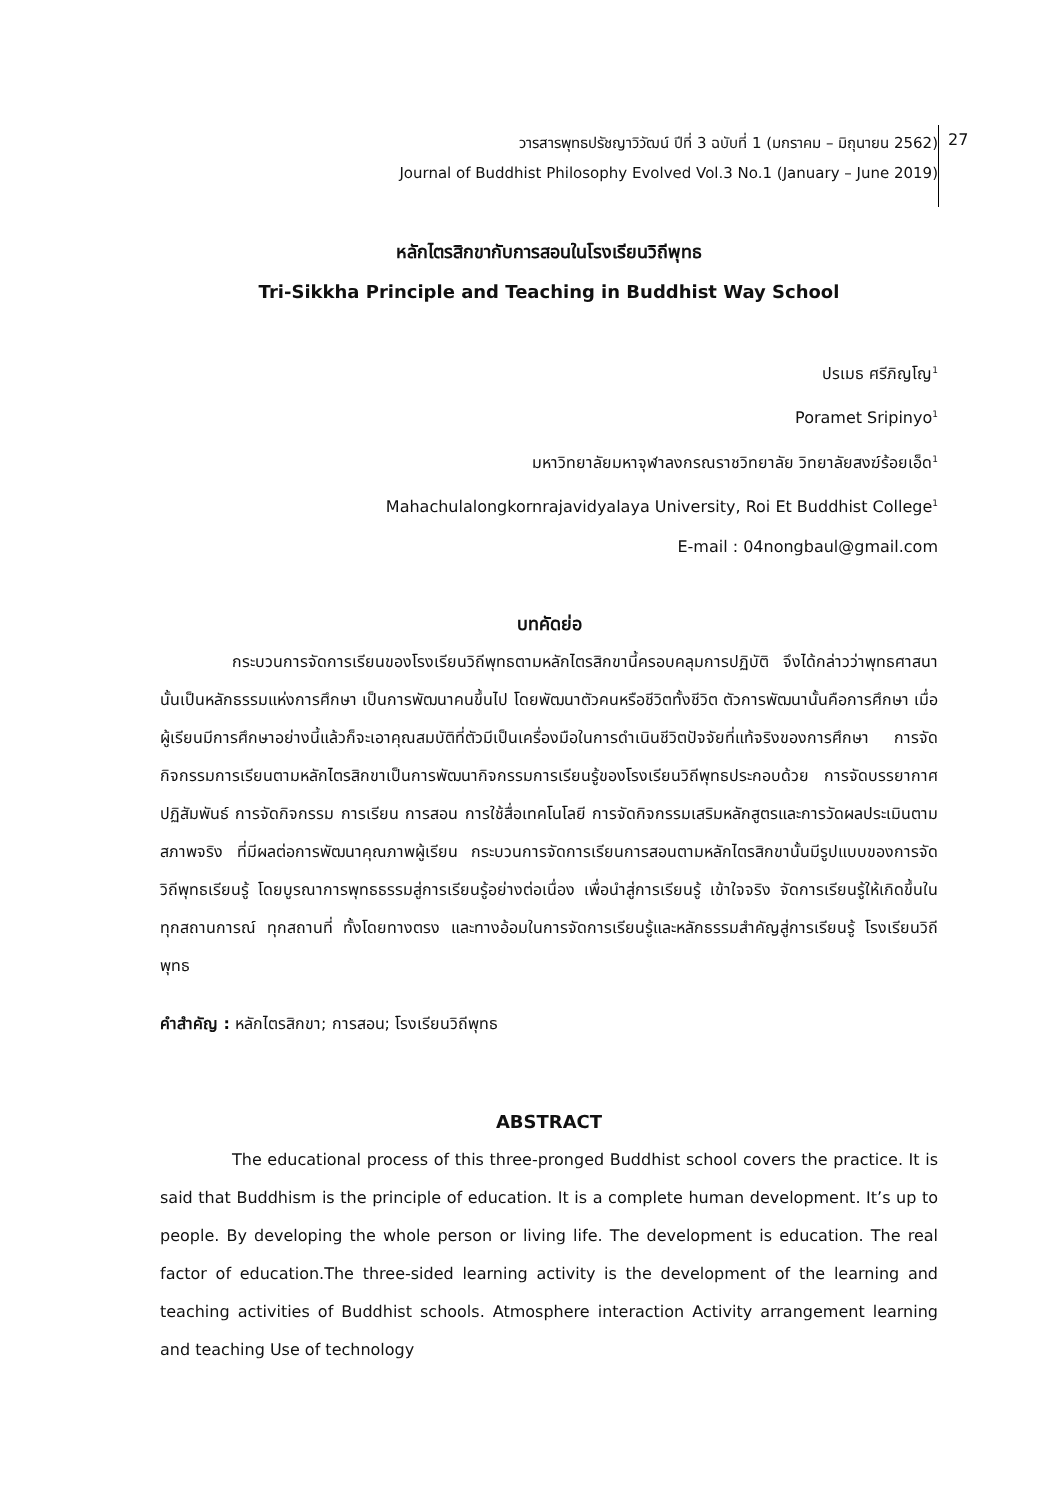วารสารพุทธปรัชญาวิวัฒน์ ปีที่ 3 ฉบับที่ 1 (มกราคม – มิถุนายน 2562)
Journal of Buddhist Philosophy Evolved Vol.3 No.1 (January – June 2019)
27
หลักไตรสิกขากับการสอนในโรงเรียนวิถีพุทธ
Tri-Sikkha Principle and Teaching in Buddhist Way School
ปรเมธ ศรีภิญโญ<sup>1</sup>
Poramet Sripinyo<sup>1</sup>
มหาวิทยาลัยมหาจุฬาลงกรณราชวิทยาลัย วิทยาลัยสงฆ์ร้อยเอ็ด<sup>1</sup>
Mahachulalongkornrajavidyalaya University, Roi Et Buddhist College<sup>1</sup>
E-mail : 04nongbaul@gmail.com
บทคัดย่อ
กระบวนการจัดการเรียนของโรงเรียนวิถีพุทธตามหลักไตรสิกขานี้ครอบคลุมการปฏิบัติ จึงได้กล่าวว่าพุทธศาสนานั้นเป็นหลักธรรมแห่งการศึกษา เป็นการพัฒนาคนขึ้นไป โดยพัฒนาตัวคนหรือชีวิตทั้งชีวิต ตัวการพัฒนานั้นคือการศึกษา เมื่อผู้เรียนมีการศึกษาอย่างนี้แล้วก็จะเอาคุณสมบัติที่ตัวมีเป็นเครื่องมือในการดำเนินชีวิตปัจจัยที่แท้จริงของการศึกษา การจัดกิจกรรมการเรียนตามหลักไตรสิกขาเป็นการพัฒนากิจกรรมการเรียนรู้ของโรงเรียนวิถีพุทธประกอบด้วย การจัดบรรยากาศปฏิสัมพันธ์ การจัดกิจกรรม การเรียน การสอน การใช้สื่อเทคโนโลยี การจัดกิจกรรมเสริมหลักสูตรและการวัดผลประเมินตามสภาพจริง ที่มีผลต่อการพัฒนาคุณภาพผู้เรียน กระบวนการจัดการเรียนการสอนตามหลักไตรสิกขานั้นมีรูปแบบของการจัดวิถีพุทธเรียนรู้ โดยบูรณาการพุทธธรรมสู่การเรียนรู้อย่างต่อเนื่อง เพื่อนำสู่การเรียนรู้ เข้าใจจริง จัดการเรียนรู้ให้เกิดขึ้นในทุกสถานการณ์ ทุกสถานที่ ทั้งโดยทางตรง และทางอ้อมในการจัดการเรียนรู้และหลักธรรมสำคัญสู่การเรียนรู้ โรงเรียนวิถีพุทธ
คำสำคัญ : หลักไตรสิกขา; การสอน; โรงเรียนวิถีพุทธ
ABSTRACT
The educational process of this three-pronged Buddhist school covers the practice. It is said that Buddhism is the principle of education. It is a complete human development. It’s up to people. By developing the whole person or living life. The development is education. The real factor of education.The three-sided learning activity is the development of the learning and teaching activities of Buddhist schools. Atmosphere interaction Activity arrangement learning and teaching Use of technology